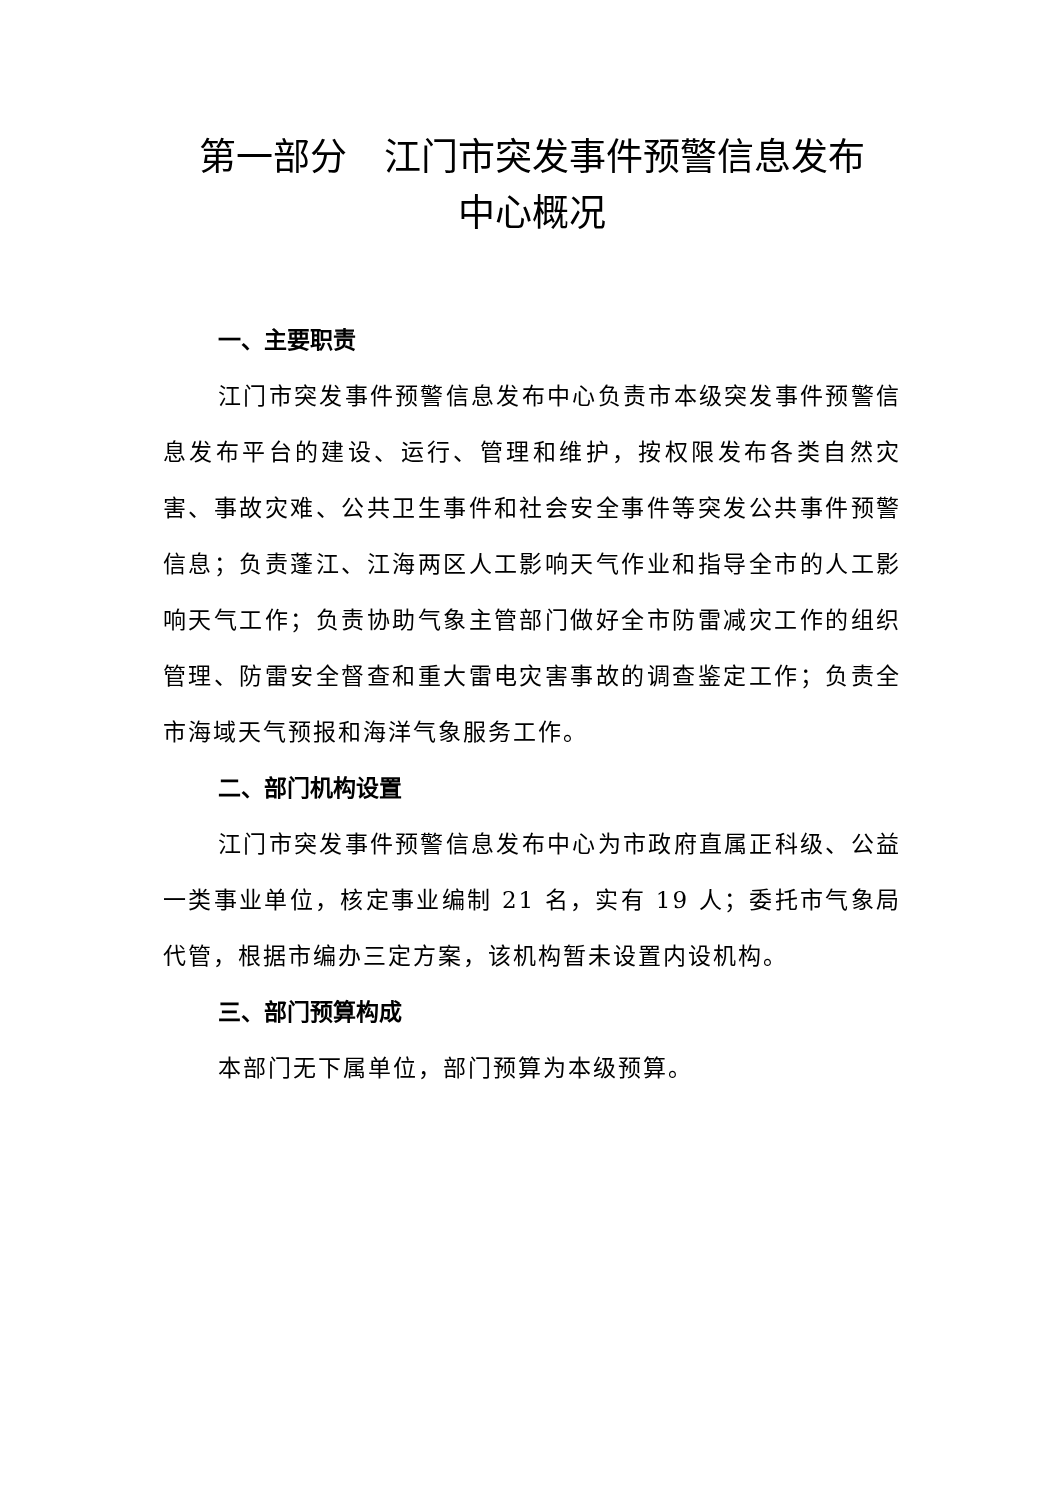第一部分　江门市突发事件预警信息发布
中心概况
一、主要职责
江门市突发事件预警信息发布中心负责市本级突发事件预警信息发布平台的建设、运行、管理和维护，按权限发布各类自然灾害、事故灾难、公共卫生事件和社会安全事件等突发公共事件预警信息；负责蓬江、江海两区人工影响天气作业和指导全市的人工影响天气工作；负责协助气象主管部门做好全市防雷减灾工作的组织管理、防雷安全督查和重大雷电灾害事故的调查鉴定工作；负责全市海域天气预报和海洋气象服务工作。
二、部门机构设置
江门市突发事件预警信息发布中心为市政府直属正科级、公益一类事业单位，核定事业编制 21 名，实有 19 人；委托市气象局代管，根据市编办三定方案，该机构暂未设置内设机构。
三、部门预算构成
本部门无下属单位，部门预算为本级预算。